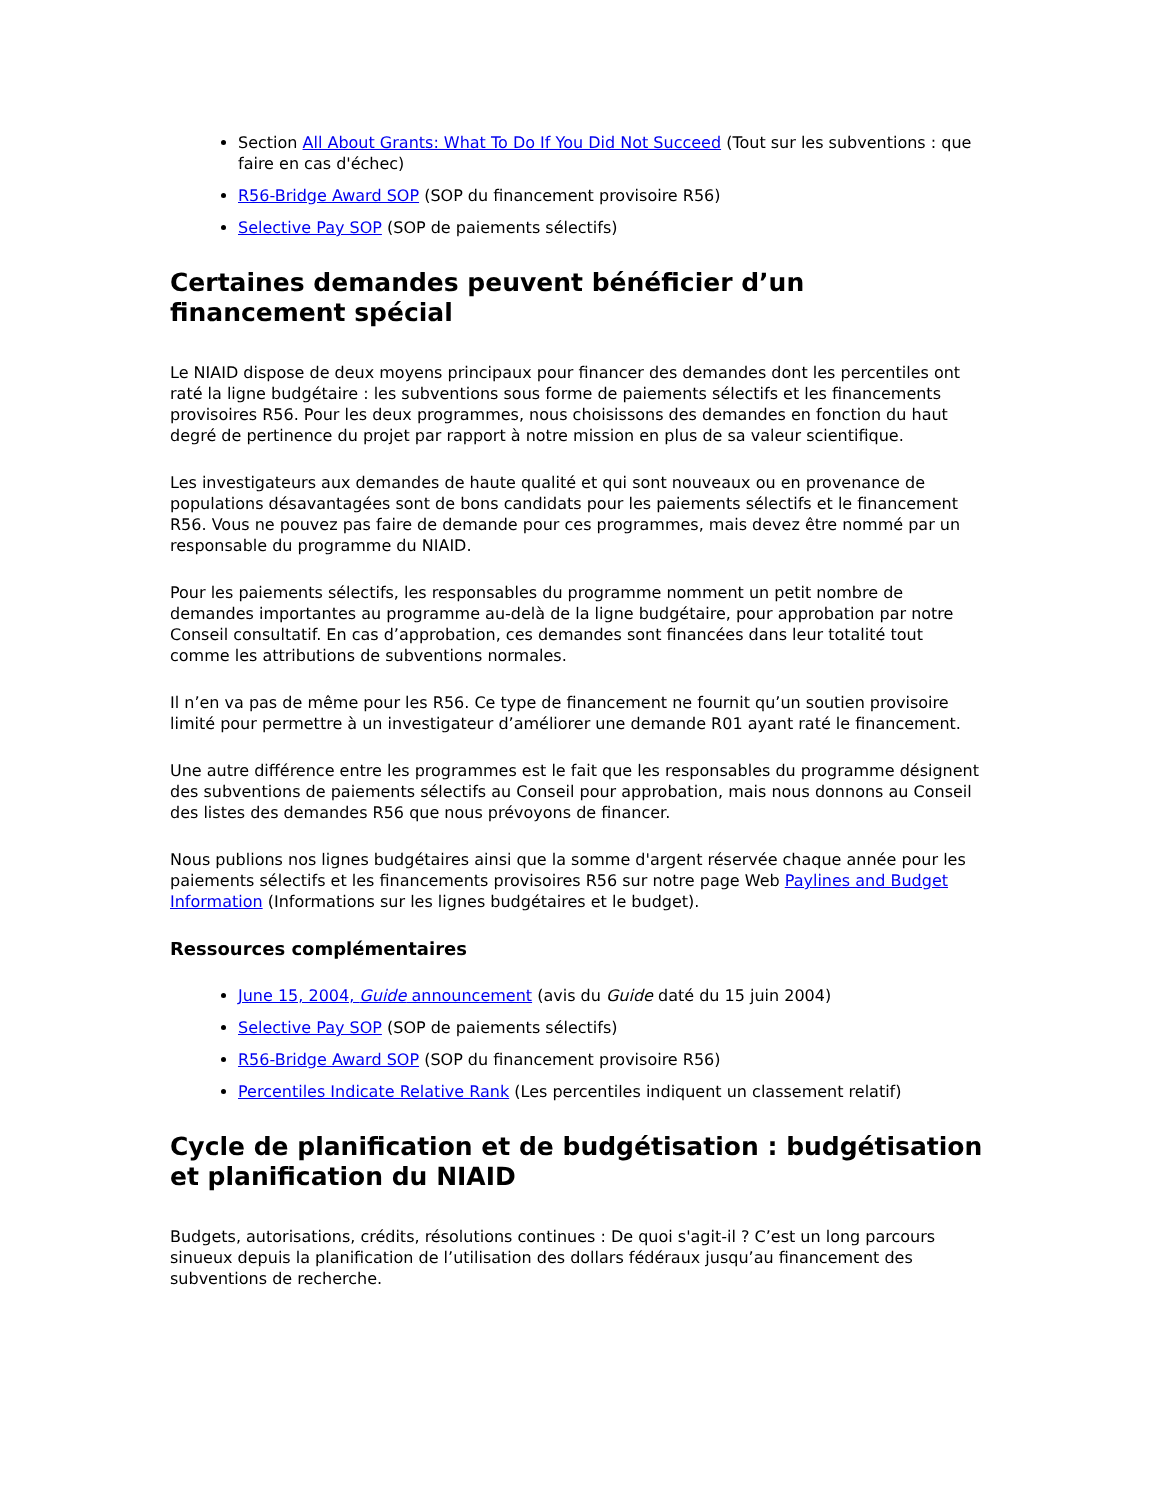Section All About Grants: What To Do If You Did Not Succeed (Tout sur les subventions : que faire en cas d'échec)
R56-Bridge Award SOP (SOP du financement provisoire R56)
Selective Pay SOP (SOP de paiements sélectifs)
Certaines demandes peuvent bénéficier d’un financement spécial
Le NIAID dispose de deux moyens principaux pour financer des demandes dont les percentiles ont raté la ligne budgétaire : les subventions sous forme de paiements sélectifs et les financements provisoires R56. Pour les deux programmes, nous choisissons des demandes en fonction du haut degré de pertinence du projet par rapport à notre mission en plus de sa valeur scientifique.
Les investigateurs aux demandes de haute qualité et qui sont nouveaux ou en provenance de populations désavantagées sont de bons candidats pour les paiements sélectifs et le financement R56. Vous ne pouvez pas faire de demande pour ces programmes, mais devez être nommé par un responsable du programme du NIAID.
Pour les paiements sélectifs, les responsables du programme nomment un petit nombre de demandes importantes au programme au-delà de la ligne budgétaire, pour approbation par notre Conseil consultatif. En cas d’approbation, ces demandes sont financées dans leur totalité tout comme les attributions de subventions normales.
Il n’en va pas de même pour les R56. Ce type de financement ne fournit qu’un soutien provisoire limité pour permettre à un investigateur d’améliorer une demande R01 ayant raté le financement.
Une autre différence entre les programmes est le fait que les responsables du programme désignent des subventions de paiements sélectifs au Conseil pour approbation, mais nous donnons au Conseil des listes des demandes R56 que nous prévoyons de financer.
Nous publions nos lignes budgétaires ainsi que la somme d'argent réservée chaque année pour les paiements sélectifs et les financements provisoires R56 sur notre page Web Paylines and Budget Information (Informations sur les lignes budgétaires et le budget).
Ressources complémentaires
June 15, 2004, Guide announcement (avis du Guide daté du 15 juin 2004)
Selective Pay SOP (SOP de paiements sélectifs)
R56-Bridge Award SOP (SOP du financement provisoire R56)
Percentiles Indicate Relative Rank (Les percentiles indiquent un classement relatif)
Cycle de planification et de budgétisation : budgétisation et planification du NIAID
Budgets, autorisations, crédits, résolutions continues : De quoi s'agit-il ? C’est un long parcours sinueux depuis la planification de l’utilisation des dollars fédéraux jusqu’au financement des subventions de recherche.